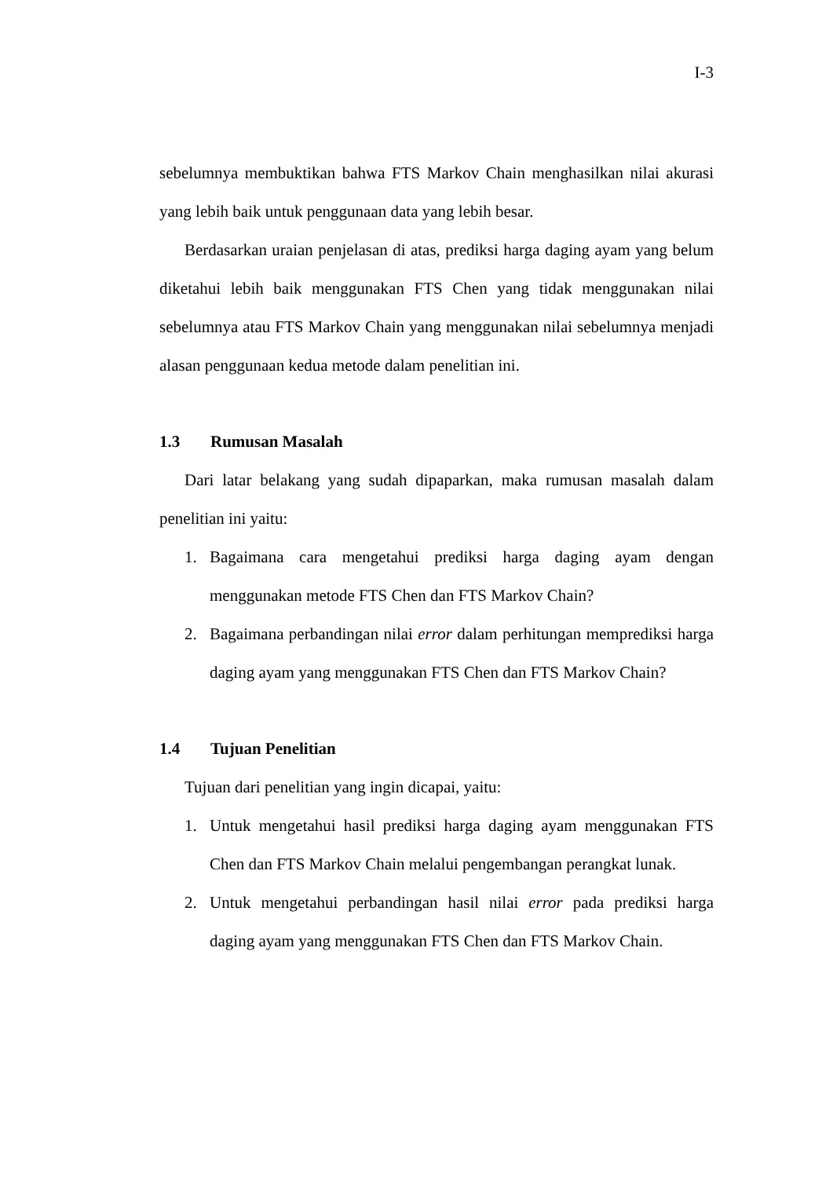I-3
sebelumnya membuktikan bahwa FTS Markov Chain menghasilkan nilai akurasi yang lebih baik untuk penggunaan data yang lebih besar.
Berdasarkan uraian penjelasan di atas, prediksi harga daging ayam yang belum diketahui lebih baik menggunakan FTS Chen yang tidak menggunakan nilai sebelumnya atau FTS Markov Chain yang menggunakan nilai sebelumnya menjadi alasan penggunaan kedua metode dalam penelitian ini.
1.3 Rumusan Masalah
Dari latar belakang yang sudah dipaparkan, maka rumusan masalah dalam penelitian ini yaitu:
1. Bagaimana cara mengetahui prediksi harga daging ayam dengan menggunakan metode FTS Chen dan FTS Markov Chain?
2. Bagaimana perbandingan nilai error dalam perhitungan memprediksi harga daging ayam yang menggunakan FTS Chen dan FTS Markov Chain?
1.4 Tujuan Penelitian
Tujuan dari penelitian yang ingin dicapai, yaitu:
1. Untuk mengetahui hasil prediksi harga daging ayam menggunakan FTS Chen dan FTS Markov Chain melalui pengembangan perangkat lunak.
2. Untuk mengetahui perbandingan hasil nilai error pada prediksi harga daging ayam yang menggunakan FTS Chen dan FTS Markov Chain.